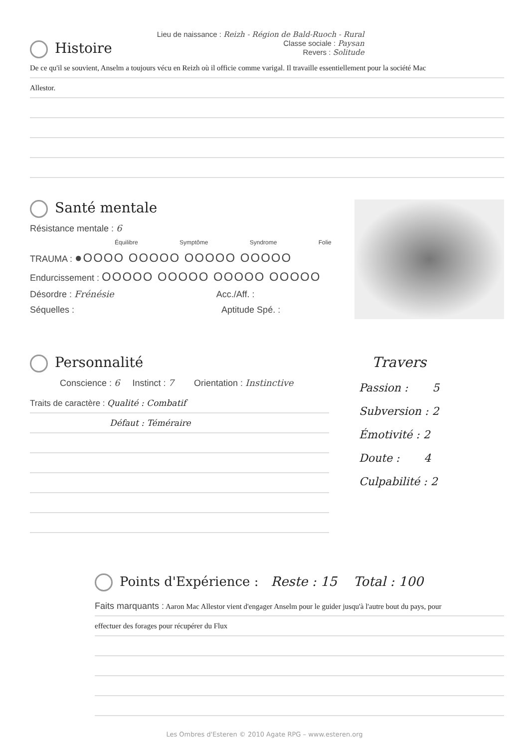Histoire
Lieu de naissance : Reizh - Région de Bald-Ruoch - Rural
Classe sociale : Paysan
Revers : Solitude
De ce qu'il se souvient, Anselm a toujours vécu en Reizh où il officie comme varigal. Il travaille essentiellement pour la société Mac
Allestor.
Santé mentale
Résistance mentale : 6
Équilibre Symptôme Syndrome Folie
TRAUMA : ●OOOO OOOOO OOOOO OOOOO
Endurcissement : OOOOO OOOOO OOOOO OOOOO
Désordre : Frénésie Acc./Aff. :
Séquelles : Aptitude Spé. :
Personnalité
Conscience : 6 Instinct : 7 Orientation : Instinctive
Traits de caractère : Qualité : Combatif
Défaut : Téméraire
Travers
Passion : 5
Subversion : 2
Émotivité : 2
Doute : 4
Culpabilité : 2
Points d'Expérience : Reste : 15 Total : 100
Faits marquants : Aaron Mac Allestor vient d'engager Anselm pour le guider jusqu'à l'autre bout du pays, pour
effectuer des forages pour récupérer du Flux
Les Ombres d'Esteren © 2010 Agate RPG – www.esteren.org